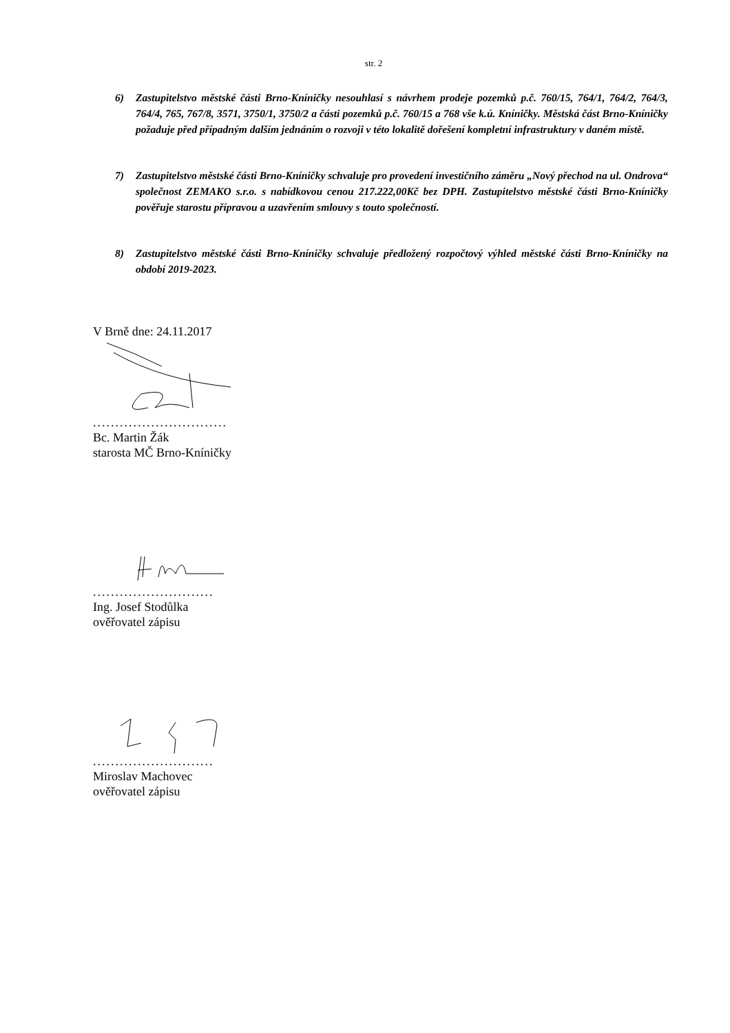str. 2
6) Zastupitelstvo městské části Brno-Kníničky nesouhlasí s návrhem prodeje pozemků p.č. 760/15, 764/1, 764/2, 764/3, 764/4, 765, 767/8, 3571, 3750/1, 3750/2 a části pozemků p.č. 760/15 a 768 vše k.ú. Kníničky. Městská část Brno-Kníničky požaduje před případným dalším jednáním o rozvoji v této lokalitě dořešení kompletní infrastruktury v daném místě.
7) Zastupitelstvo městské části Brno-Kníničky schvaluje pro provedení investičního záměru „Nový přechod na ul. Ondrova“ společnost ZEMAKO s.r.o. s nabídkovou cenou 217.222,00Kč bez DPH. Zastupitelstvo městské části Brno-Kníničky pověřuje starostu přípravou a uzavřením smlouvy s touto společností.
8) Zastupitelstvo městské části Brno-Kníničky schvaluje předložený rozpočtový výhled městské části Brno-Kníničky na období 2019-2023.
V Brně dne: 24.11.2017
..............................
Bc. Martin Žák
starosta MČ Brno-Kníničky
...........................
Ing. Josef Stodůlka
ověřovatel zápisu
...........................
Miroslav Machovec
ověřovatel zápisu